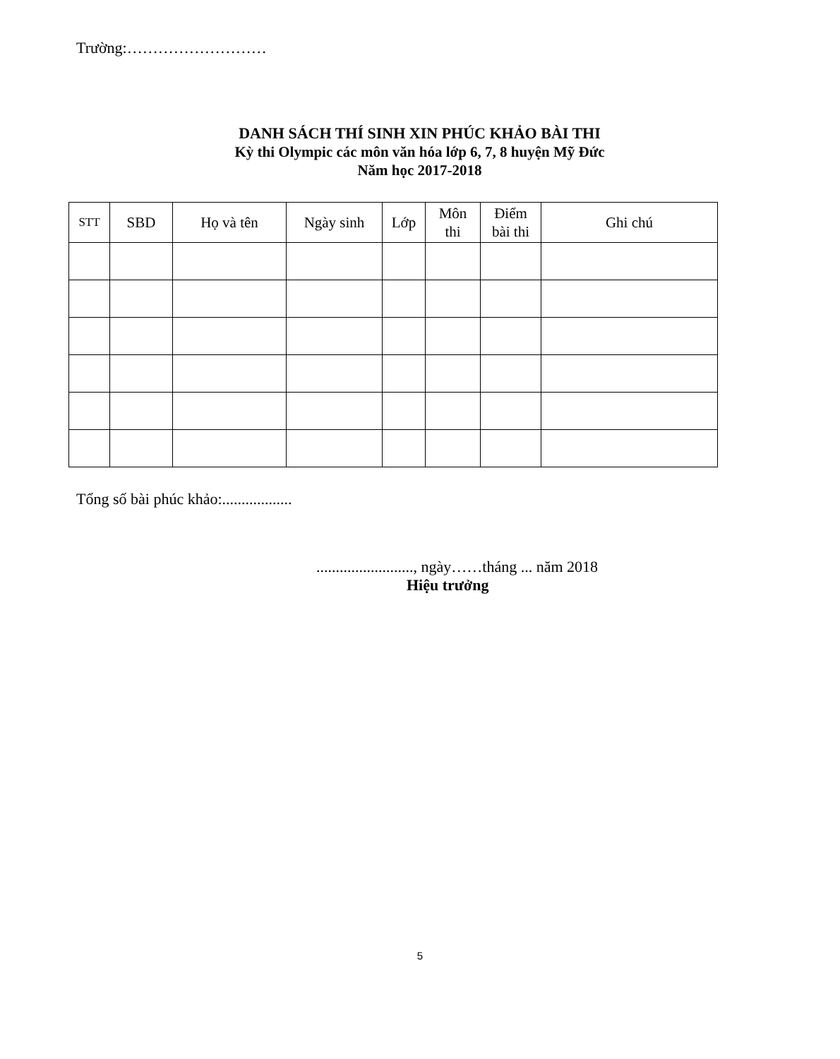Trường:………………………
DANH SÁCH THÍ SINH XIN PHÚC KHẢO BÀI THI
Kỳ thi Olympic các môn văn hóa lớp 6, 7, 8 huyện Mỹ Đức
Năm học 2017-2018
| STT | SBD | Họ và tên | Ngày sinh | Lớp | Môn thi | Điểm bài thi | Ghi chú |
| --- | --- | --- | --- | --- | --- | --- | --- |
Tổng số bài phúc khảo:..................
........................., ngày……tháng ... năm 2018
Hiệu trưởng
5